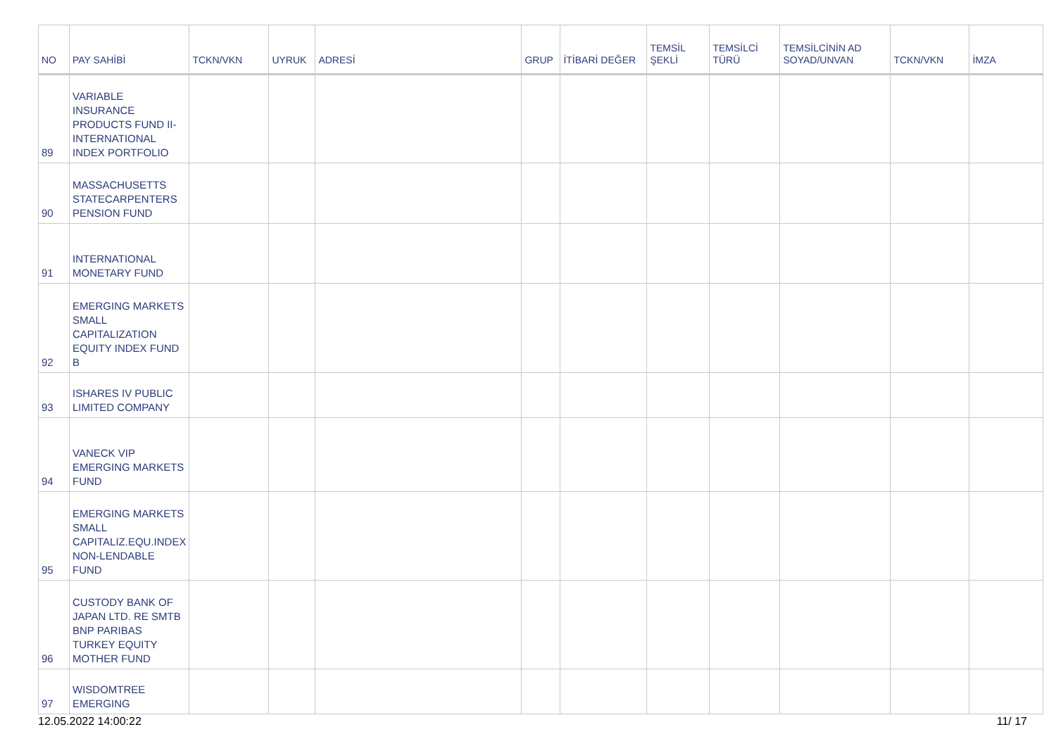| NO | PAY SAHİBİ | TCKN/VKN | UYRUK | ADRESİ | GRUP | İTİBARİ DEĞER | TEMSİL ŞEKLİ | TEMSİLCİ TÜRÜ | TEMSİLCİNİN AD SOYAD/UNVAN | TCKN/VKN | İMZA |
| --- | --- | --- | --- | --- | --- | --- | --- | --- | --- | --- | --- |
| 89 | VARIABLE INSURANCE PRODUCTS FUND II-INTERNATIONAL INDEX PORTFOLIO | | | | | | | | | | |
| 90 | MASSACHUSETTS STATECARPENTERS PENSION FUND | | | | | | | | | | |
| 91 | INTERNATIONAL MONETARY FUND | | | | | | | | | | |
| 92 | EMERGING MARKETS SMALL CAPITALIZATION EQUITY INDEX FUND B | | | | | | | | | | |
| 93 | ISHARES IV PUBLIC LIMITED COMPANY | | | | | | | | | | |
| 94 | VANECK VIP EMERGING MARKETS FUND | | | | | | | | | | |
| 95 | EMERGING MARKETS SMALL CAPITALIZ.EQU.INDEX NON-LENDABLE FUND | | | | | | | | | | |
| 96 | CUSTODY BANK OF JAPAN LTD. RE SMTB BNP PARIBAS TURKEY EQUITY MOTHER FUND | | | | | | | | | | |
| 97 | WISDOMTREE EMERGING | | | | | | | | | | |
12.05.2022 14:00:22 11/ 17